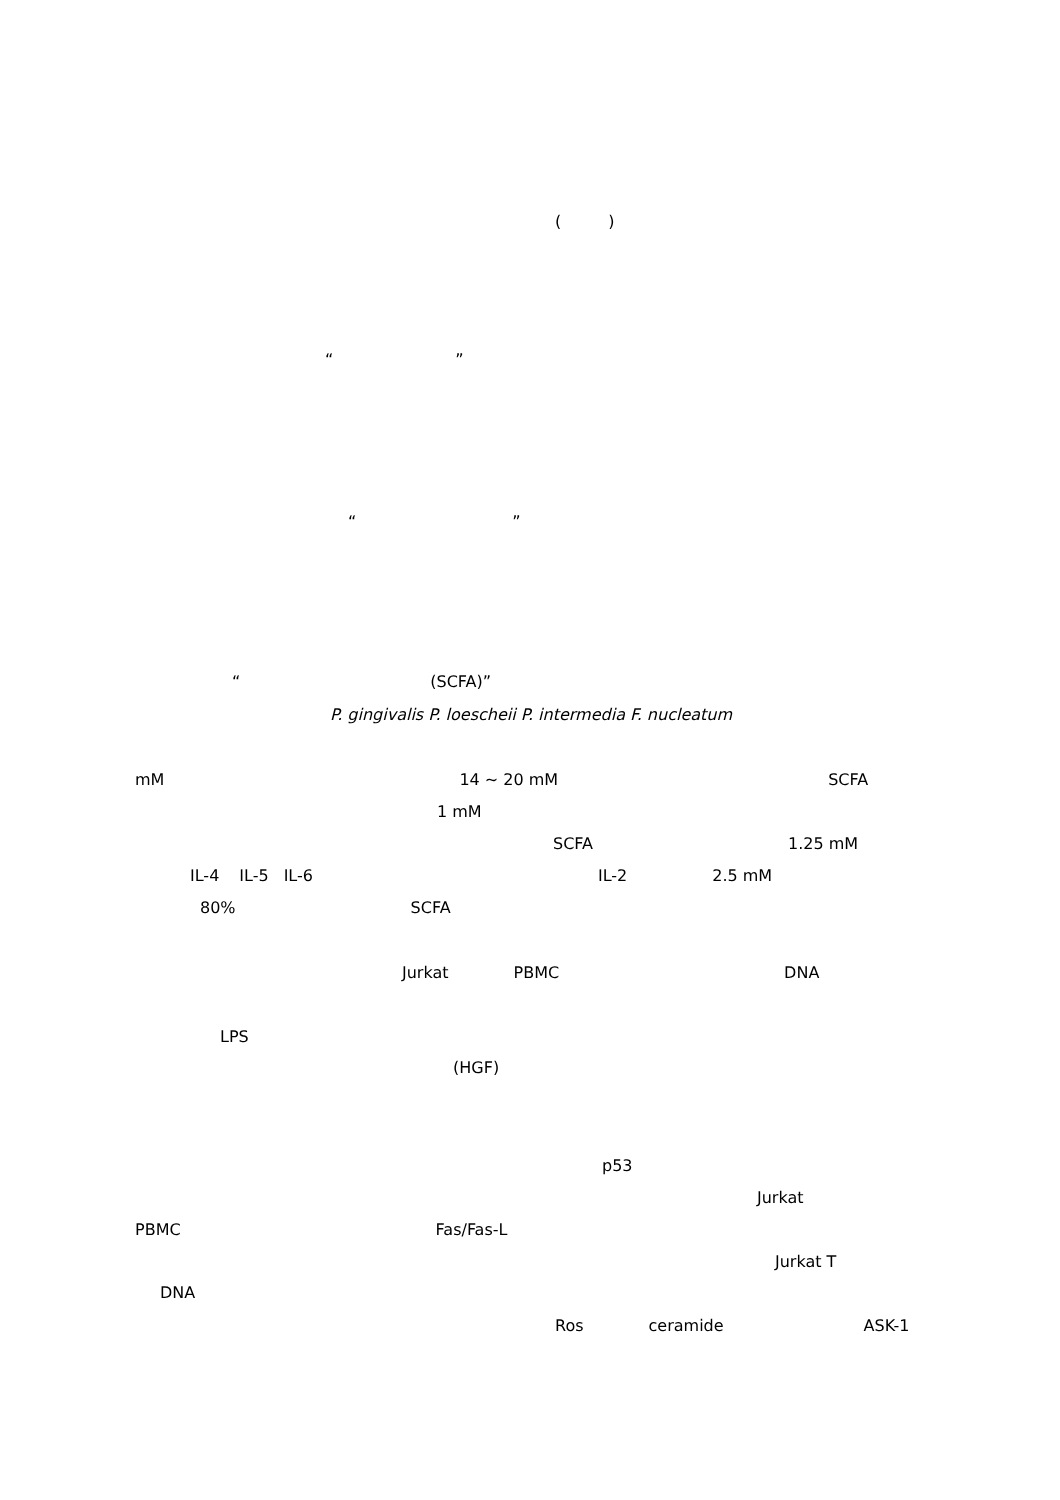( )
“ ”
“ ”
“ (SCFA)”
P. gingivalis P. loescheii P. intermedia F. nucleatum
mM 14 ~ 20 mM SCFA
1 mM
SCFA 1.25 mM
IL-4 IL-5 IL-6 IL-2 2.5 mM
80% SCFA
Jurkat PBMC DNA
LPS
(HGF)
p53
Jurkat
PBMC Fas/Fas-L
Jurkat T
DNA
Ros ceramide ASK-1